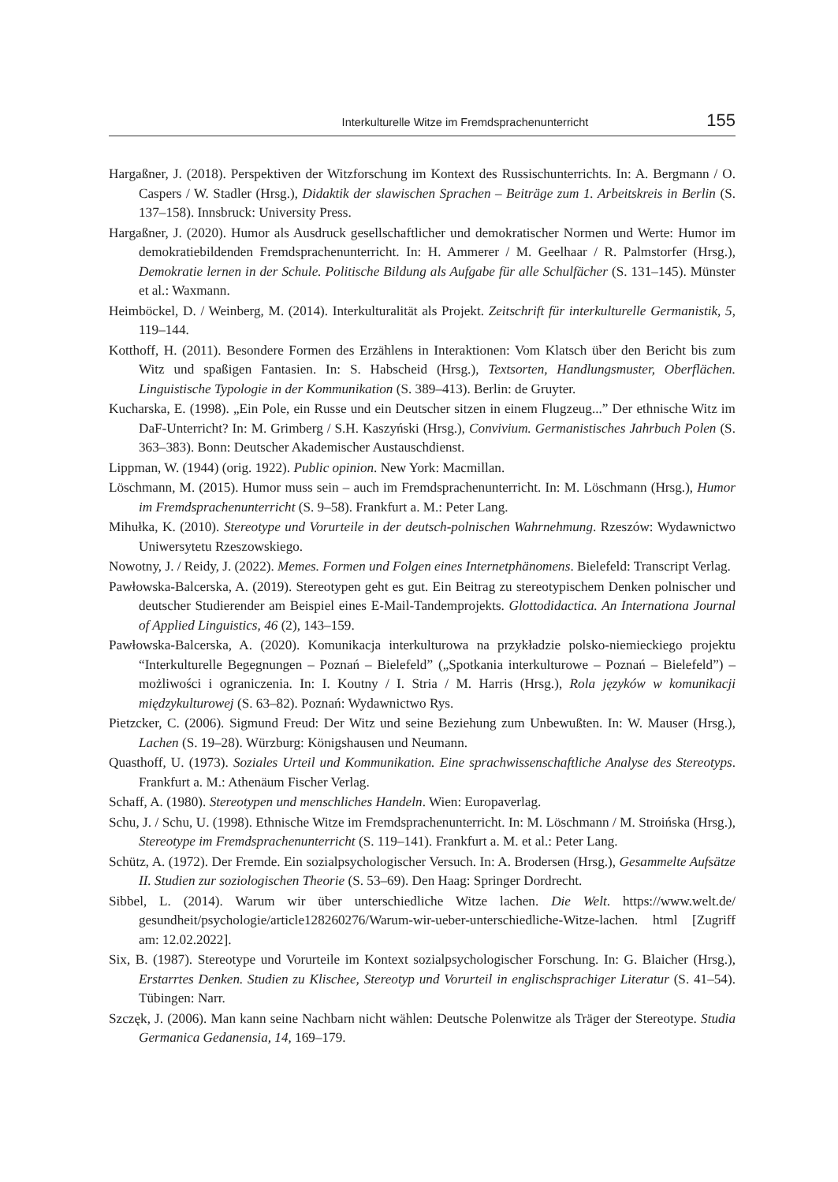Interkulturelle Witze im Fremdsprachenunterricht 155
Hargaßner, J. (2018). Perspektiven der Witzforschung im Kontext des Russischunterrichts. In: A. Bergmann / O. Caspers / W. Stadler (Hrsg.), Didaktik der slawischen Sprachen – Beiträge zum 1. Arbeitskreis in Berlin (S. 137–158). Innsbruck: University Press.
Hargaßner, J. (2020). Humor als Ausdruck gesellschaftlicher und demokratischer Normen und Werte: Humor im demokratiebildenden Fremdsprachenunterricht. In: H. Ammerer / M. Geelhaar / R. Palmstorfer (Hrsg.), Demokratie lernen in der Schule. Politische Bildung als Aufgabe für alle Schulfächer (S. 131–145). Münster et al.: Waxmann.
Heimböckel, D. / Weinberg, M. (2014). Interkulturalität als Projekt. Zeitschrift für interkulturelle Germanistik, 5, 119–144.
Kotthoff, H. (2011). Besondere Formen des Erzählens in Interaktionen: Vom Klatsch über den Bericht bis zum Witz und spaßigen Fantasien. In: S. Habscheid (Hrsg.), Textsorten, Handlungsmuster, Oberflächen. Linguistische Typologie in der Kommunikation (S. 389–413). Berlin: de Gruyter.
Kucharska, E. (1998). „Ein Pole, ein Russe und ein Deutscher sitzen in einem Flugzeug...” Der ethnische Witz im DaF-Unterricht? In: M. Grimberg / S.H. Kaszyński (Hrsg.), Convivium. Germanistisches Jahrbuch Polen (S. 363–383). Bonn: Deutscher Akademischer Austauschdienst.
Lippman, W. (1944) (orig. 1922). Public opinion. New York: Macmillan.
Löschmann, M. (2015). Humor muss sein – auch im Fremdsprachenunterricht. In: M. Löschmann (Hrsg.), Humor im Fremdsprachenunterricht (S. 9–58). Frankfurt a. M.: Peter Lang.
Mihułka, K. (2010). Stereotype und Vorurteile in der deutsch-polnischen Wahrnehmung. Rzeszów: Wydawnictwo Uniwersytetu Rzeszowskiego.
Nowotny, J. / Reidy, J. (2022). Memes. Formen und Folgen eines Internetphänomens. Bielefeld: Transcript Verlag.
Pawłowska-Balcerska, A. (2019). Stereotypen geht es gut. Ein Beitrag zu stereotypischem Denken polnischer und deutscher Studierender am Beispiel eines E-Mail-Tandemprojekts. Glottodidactica. An Internationa Journal of Applied Linguistics, 46 (2), 143–159.
Pawłowska-Balcerska, A. (2020). Komunikacja interkulturowa na przykładzie polsko-niemieckiego projektu “Interkulturelle Begegnungen – Poznań – Bielefeld” („Spotkania interkulturowe – Poznań – Bielefeld”) – możliwości i ograniczenia. In: I. Koutny / I. Stria / M. Harris (Hrsg.), Rola języków w komunikacji międzykulturowej (S. 63–82). Poznań: Wydawnictwo Rys.
Pietzcker, C. (2006). Sigmund Freud: Der Witz und seine Beziehung zum Unbewußten. In: W. Mauser (Hrsg.), Lachen (S. 19–28). Würzburg: Königshausen und Neumann.
Quasthoff, U. (1973). Soziales Urteil und Kommunikation. Eine sprachwissenschaftliche Analyse des Stereotyps. Frankfurt a. M.: Athenäum Fischer Verlag.
Schaff, A. (1980). Stereotypen und menschliches Handeln. Wien: Europaverlag.
Schu, J. / Schu, U. (1998). Ethnische Witze im Fremdsprachenunterricht. In: M. Löschmann / M. Stroińska (Hrsg.), Stereotype im Fremdsprachenunterricht (S. 119–141). Frankfurt a. M. et al.: Peter Lang.
Schütz, A. (1972). Der Fremde. Ein sozialpsychologischer Versuch. In: A. Brodersen (Hrsg.), Gesammelte Aufsätze II. Studien zur soziologischen Theorie (S. 53–69). Den Haag: Springer Dordrecht.
Sibbel, L. (2014). Warum wir über unterschiedliche Witze lachen. Die Welt. https://www.welt.de/ gesundheit/psychologie/article128260276/Warum-wir-ueber-unterschiedliche-Witze-lachen. html [Zugriff am: 12.02.2022].
Six, B. (1987). Stereotype und Vorurteile im Kontext sozialpsychologischer Forschung. In: G. Blaicher (Hrsg.), Erstarrtes Denken. Studien zu Klischee, Stereotyp und Vorurteil in englischsprachiger Literatur (S. 41–54). Tübingen: Narr.
Szczęk, J. (2006). Man kann seine Nachbarn nicht wählen: Deutsche Polenwitze als Träger der Stereotype. Studia Germanica Gedanensia, 14, 169–179.